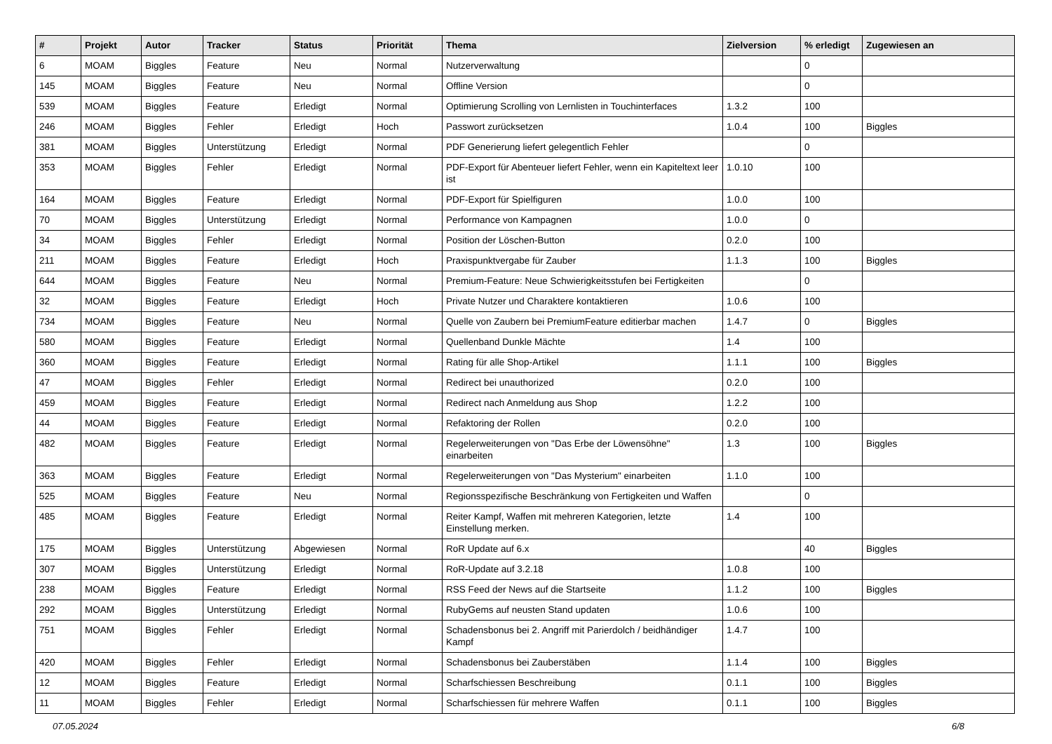| # | Projekt | Autor | Tracker | Status | Priorität | Thema | Zielversion | % erledigt | Zugewiesen an |
| --- | --- | --- | --- | --- | --- | --- | --- | --- | --- |
| 6 | MOAM | Biggles | Feature | Neu | Normal | Nutzerverwaltung | | 0 | |
| 145 | MOAM | Biggles | Feature | Neu | Normal | Offline Version | | 0 | |
| 539 | MOAM | Biggles | Feature | Erledigt | Normal | Optimierung Scrolling von Lernlisten in Touchinterfaces | 1.3.2 | 100 | |
| 246 | MOAM | Biggles | Fehler | Erledigt | Hoch | Passwort zurücksetzen | 1.0.4 | 100 | Biggles |
| 381 | MOAM | Biggles | Unterstützung | Erledigt | Normal | PDF Generierung liefert gelegentlich Fehler | | 0 | |
| 353 | MOAM | Biggles | Fehler | Erledigt | Normal | PDF-Export für Abenteuer liefert Fehler, wenn ein Kapiteltext leer ist | 1.0.10 | 100 | |
| 164 | MOAM | Biggles | Feature | Erledigt | Normal | PDF-Export für Spielfiguren | 1.0.0 | 100 | |
| 70 | MOAM | Biggles | Unterstützung | Erledigt | Normal | Performance von Kampagnen | 1.0.0 | 0 | |
| 34 | MOAM | Biggles | Fehler | Erledigt | Normal | Position der Löschen-Button | 0.2.0 | 100 | |
| 211 | MOAM | Biggles | Feature | Erledigt | Hoch | Praxispunktvergabe für Zauber | 1.1.3 | 100 | Biggles |
| 644 | MOAM | Biggles | Feature | Neu | Normal | Premium-Feature: Neue Schwierigkeitsstufen bei Fertigkeiten | | 0 | |
| 32 | MOAM | Biggles | Feature | Erledigt | Hoch | Private Nutzer und Charaktere kontaktieren | 1.0.6 | 100 | |
| 734 | MOAM | Biggles | Feature | Neu | Normal | Quelle von Zaubern bei PremiumFeature editierbar machen | 1.4.7 | 0 | Biggles |
| 580 | MOAM | Biggles | Feature | Erledigt | Normal | Quellenband Dunkle Mächte | 1.4 | 100 | |
| 360 | MOAM | Biggles | Feature | Erledigt | Normal | Rating für alle Shop-Artikel | 1.1.1 | 100 | Biggles |
| 47 | MOAM | Biggles | Fehler | Erledigt | Normal | Redirect bei unauthorized | 0.2.0 | 100 | |
| 459 | MOAM | Biggles | Feature | Erledigt | Normal | Redirect nach Anmeldung aus Shop | 1.2.2 | 100 | |
| 44 | MOAM | Biggles | Feature | Erledigt | Normal | Refaktoring der Rollen | 0.2.0 | 100 | |
| 482 | MOAM | Biggles | Feature | Erledigt | Normal | Regelerweiterungen von "Das Erbe der Löwensöhne" einarbeiten | 1.3 | 100 | Biggles |
| 363 | MOAM | Biggles | Feature | Erledigt | Normal | Regelerweiterungen von "Das Mysterium" einarbeiten | 1.1.0 | 100 | |
| 525 | MOAM | Biggles | Feature | Neu | Normal | Regionsspezifische Beschränkung von Fertigkeiten und Waffen | | 0 | |
| 485 | MOAM | Biggles | Feature | Erledigt | Normal | Reiter Kampf, Waffen mit mehreren Kategorien, letzte Einstellung merken. | 1.4 | 100 | |
| 175 | MOAM | Biggles | Unterstützung | Abgewiesen | Normal | RoR Update auf 6.x | | 40 | Biggles |
| 307 | MOAM | Biggles | Unterstützung | Erledigt | Normal | RoR-Update auf 3.2.18 | 1.0.8 | 100 | |
| 238 | MOAM | Biggles | Feature | Erledigt | Normal | RSS Feed der News auf die Startseite | 1.1.2 | 100 | Biggles |
| 292 | MOAM | Biggles | Unterstützung | Erledigt | Normal | RubyGems auf neusten Stand updaten | 1.0.6 | 100 | |
| 751 | MOAM | Biggles | Fehler | Erledigt | Normal | Schadensbonus bei 2. Angriff mit Parierdolch / beidhändiger Kampf | 1.4.7 | 100 | |
| 420 | MOAM | Biggles | Fehler | Erledigt | Normal | Schadensbonus bei Zauberstäben | 1.1.4 | 100 | Biggles |
| 12 | MOAM | Biggles | Feature | Erledigt | Normal | Scharfschiessen Beschreibung | 0.1.1 | 100 | Biggles |
| 11 | MOAM | Biggles | Fehler | Erledigt | Normal | Scharfschiessen für mehrere Waffen | 0.1.1 | 100 | Biggles |
07.05.2024 6/8